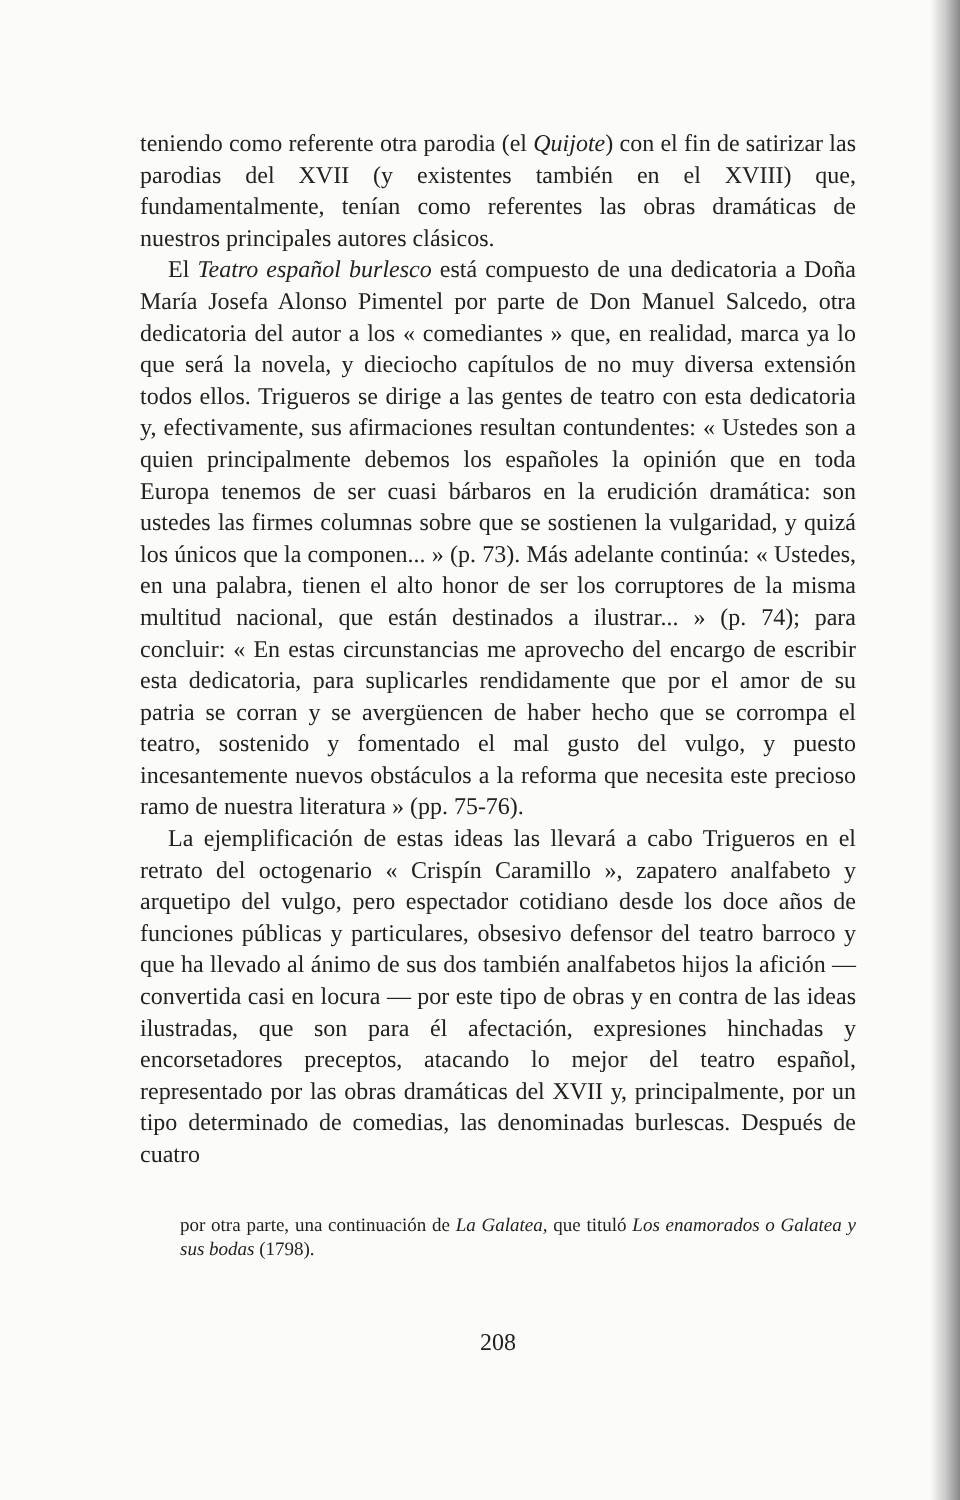teniendo como referente otra parodia (el Quijote) con el fin de satirizar las parodias del XVII (y existentes también en el XVIII) que, fundamentalmente, tenían como referentes las obras dramáticas de nuestros principales autores clásicos.
El Teatro español burlesco está compuesto de una dedicatoria a Doña María Josefa Alonso Pimentel por parte de Don Manuel Salcedo, otra dedicatoria del autor a los « comediantes » que, en realidad, marca ya lo que será la novela, y dieciocho capítulos de no muy diversa extensión todos ellos. Trigueros se dirige a las gentes de teatro con esta dedicatoria y, efectivamente, sus afirmaciones resultan contundentes: « Ustedes son a quien principalmente debemos los españoles la opinión que en toda Europa tenemos de ser cuasi bárbaros en la erudición dramática: son ustedes las firmes columnas sobre que se sostienen la vulgaridad, y quizá los únicos que la componen... » (p. 73). Más adelante continúa: « Ustedes, en una palabra, tienen el alto honor de ser los corruptores de la misma multitud nacional, que están destinados a ilustrar... » (p. 74); para concluir: « En estas circunstancias me aprovecho del encargo de escribir esta dedicatoria, para suplicarles rendidamente que por el amor de su patria se corran y se avergüencen de haber hecho que se corrompa el teatro, sostenido y fomentado el mal gusto del vulgo, y puesto incesantemente nuevos obstáculos a la reforma que necesita este precioso ramo de nuestra literatura » (pp. 75-76).
La ejemplificación de estas ideas las llevará a cabo Trigueros en el retrato del octogenario « Crispín Caramillo », zapatero analfabeto y arquetipo del vulgo, pero espectador cotidiano desde los doce años de funciones públicas y particulares, obsesivo defensor del teatro barroco y que ha llevado al ánimo de sus dos también analfabetos hijos la afición — convertida casi en locura — por este tipo de obras y en contra de las ideas ilustradas, que son para él afectación, expresiones hinchadas y encorsetadores preceptos, atacando lo mejor del teatro español, representado por las obras dramáticas del XVII y, principalmente, por un tipo determinado de comedias, las denominadas burlescas. Después de cuatro
por otra parte, una continuación de La Galatea, que tituló Los enamorados o Galatea y sus bodas (1798).
208